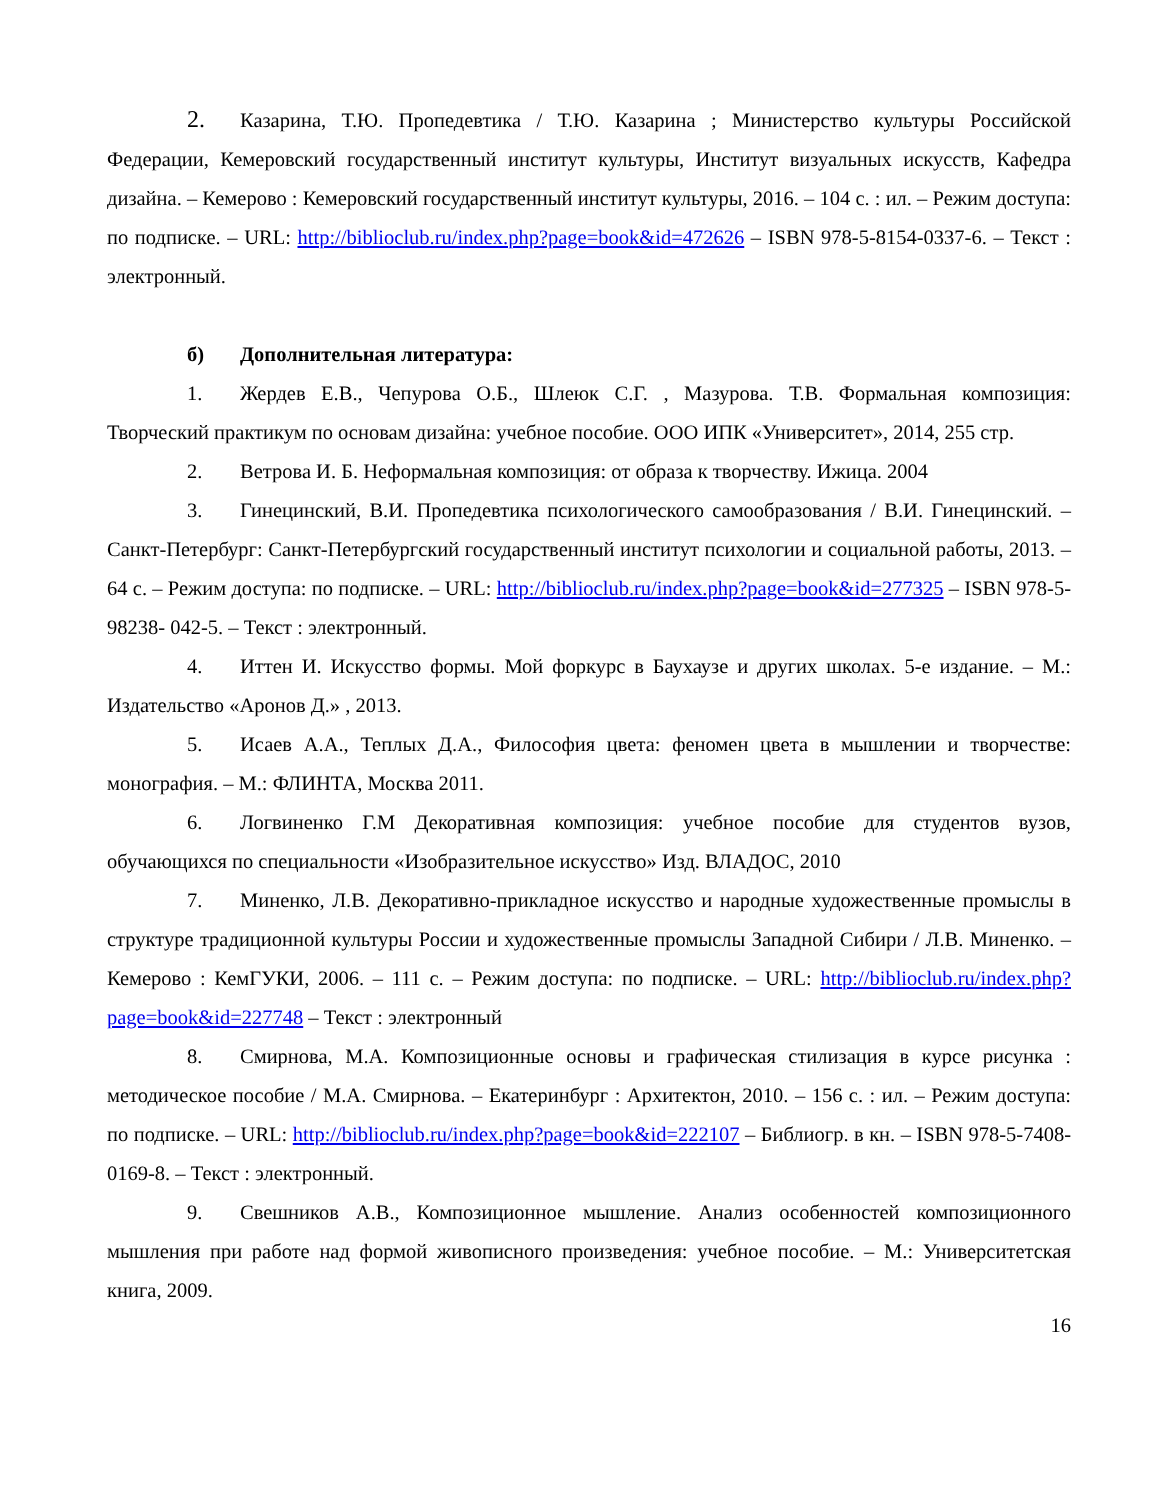2. Казарина, Т.Ю. Пропедевтика / Т.Ю. Казарина ; Министерство культуры Российской Федерации, Кемеровский государственный институт культуры, Институт визуальных искусств, Кафедра дизайна. – Кемерово : Кемеровский государственный институт культуры, 2016. – 104 с. : ил. – Режим доступа: по подписке. – URL: http://biblioclub.ru/index.php?page=book&id=472626 – ISBN 978-5-8154-0337-6. – Текст : электронный.
б) Дополнительная литература:
1. Жердев Е.В., Чепурова О.Б., Шлеюк С.Г. , Мазурова. Т.В. Формальная композиция: Творческий практикум по основам дизайна: учебное пособие. ООО ИПК «Университет», 2014, 255 стр.
2. Ветрова И. Б. Неформальная композиция: от образа к творчеству. Ижица. 2004
3. Гинецинский, В.И. Пропедевтика психологического самообразования / В.И. Гинецинский. – Санкт-Петербург: Санкт-Петербургский государственный институт психологии и социальной работы, 2013. – 64 с. – Режим доступа: по подписке. – URL: http://biblioclub.ru/index.php?page=book&id=277325 – ISBN 978-5-98238- 042-5. – Текст : электронный.
4. Иттен И. Искусство формы. Мой форкурс в Баухаузе и других школах. 5-е издание. – М.: Издательство «Аронов Д.» , 2013.
5. Исаев А.А., Теплых Д.А., Философия цвета: феномен цвета в мышлении и творчестве: монография. – М.: ФЛИНТА, Москва 2011.
6. Логвиненко Г.М Декоративная композиция: учебное пособие для студентов вузов, обучающихся по специальности «Изобразительное искусство» Изд. ВЛАДОС, 2010
7. Миненко, Л.В. Декоративно-прикладное искусство и народные художественные промыслы в структуре традиционной культуры России и художественные промыслы Западной Сибири / Л.В. Миненко. – Кемерово : КемГУКИ, 2006. – 111 с. – Режим доступа: по подписке. – URL: http://biblioclub.ru/index.php?page=book&id=227748 – Текст : электронный
8. Смирнова, М.А. Композиционные основы и графическая стилизация в курсе рисунка : методическое пособие / М.А. Смирнова. – Екатеринбург : Архитектон, 2010. – 156 с. : ил. – Режим доступа: по подписке. – URL: http://biblioclub.ru/index.php?page=book&id=222107 – Библиогр. в кн. – ISBN 978-5-7408-0169-8. – Текст : электронный.
9. Свешников А.В., Композиционное мышление. Анализ особенностей композиционного мышления при работе над формой живописного произведения: учебное пособие. – М.: Университетская книга, 2009.
16